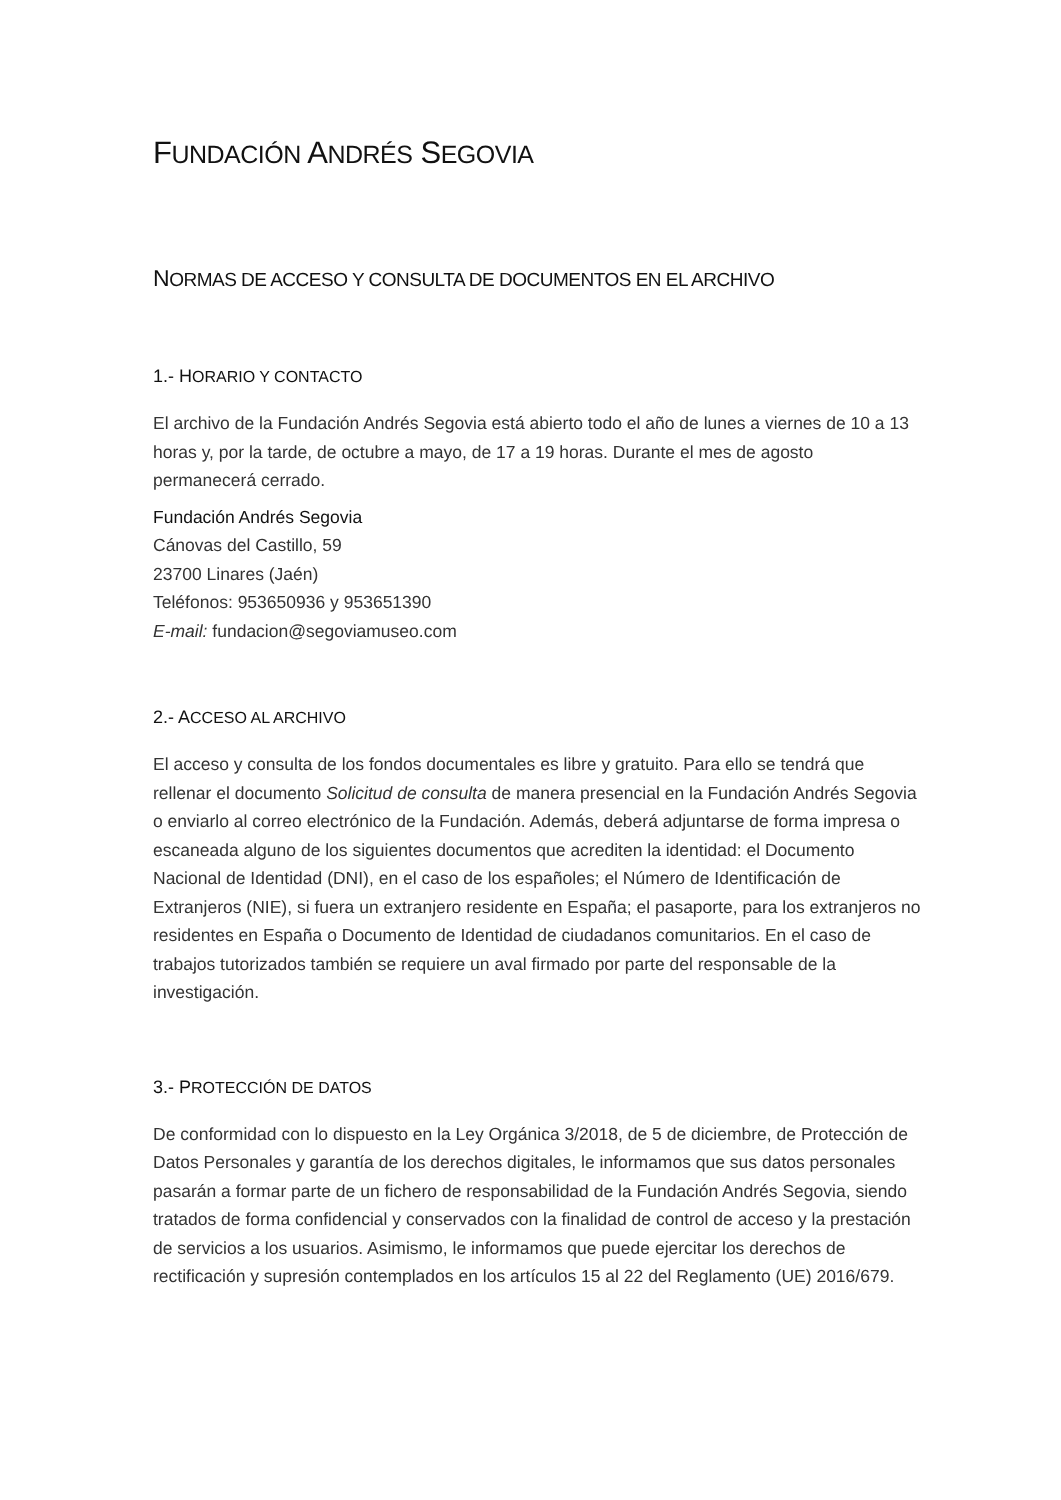FUNDACIÓN ANDRÉS SEGOVIA
NORMAS DE ACCESO Y CONSULTA DE DOCUMENTOS EN EL ARCHIVO
1.- H ORARIO Y CONTACTO
El archivo de la Fundación Andrés Segovia está abierto todo el año de lunes a viernes de 10 a 13 horas y, por la tarde, de octubre a mayo, de 17 a 19 horas. Durante el mes de agosto permanecerá cerrado.
Fundación Andrés Segovia
Cánovas del Castillo, 59
23700 Linares (Jaén)
Teléfonos: 953650936 y 953651390
E-mail: fundacion@segoviamuseo.com
2.- A CCESO AL ARCHIVO
El acceso y consulta de los fondos documentales es libre y gratuito. Para ello se tendrá que rellenar el documento Solicitud de consulta de manera presencial en la Fundación Andrés Segovia o enviarlo al correo electrónico de la Fundación. Además, deberá adjuntarse de forma impresa o escaneada alguno de los siguientes documentos que acrediten la identidad: el Documento Nacional de Identidad (DNI), en el caso de los españoles; el Número de Identificación de Extranjeros (NIE), si fuera un extranjero residente en España; el pasaporte, para los extranjeros no residentes en España o Documento de Identidad de ciudadanos comunitarios. En el caso de trabajos tutorizados también se requiere un aval firmado por parte del responsable de la investigación.
3.- P ROTECCIÓN DE DATOS
De conformidad con lo dispuesto en la Ley Orgánica 3/2018, de 5 de diciembre, de Protección de Datos Personales y garantía de los derechos digitales, le informamos que sus datos personales pasarán a formar parte de un fichero de responsabilidad de la Fundación Andrés Segovia, siendo tratados de forma confidencial y conservados con la finalidad de control de acceso y la prestación de servicios a los usuarios. Asimismo, le informamos que puede ejercitar los derechos de rectificación y supresión contemplados en los artículos 15 al 22 del Reglamento (UE) 2016/679.